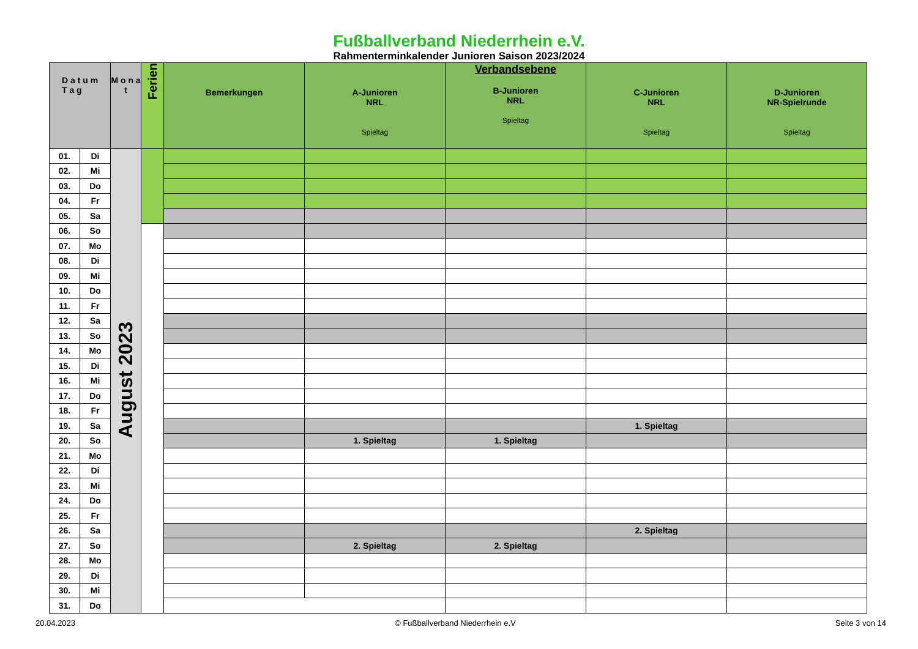Fußballverband Niederrhein e.V.
Rahmenterminkalender Junioren Saison 2023/2024
| D a t u m T a g | | M o n a t | Ferien | Bemerkungen | A-Junioren NRL Spieltag | Verbandsebene B-Junioren NRL Spieltag | C-Junioren NRL Spieltag | D-Junioren NR-Spielrunde Spieltag |
| --- | --- | --- | --- | --- | --- | --- | --- | --- |
| 01. | Di | August 2023 | | | | | | |
| 02. | Mi | | | | | | | |
| 03. | Do | | | | | | | |
| 04. | Fr | | | | | | | |
| 05. | Sa | | | | | | | |
| 06. | So | | | | | | | |
| 07. | Mo | | | | | | | |
| 08. | Di | | | | | | | |
| 09. | Mi | | | | | | | |
| 10. | Do | | | | | | | |
| 11. | Fr | | | | | | | |
| 12. | Sa | | | | | | | |
| 13. | So | | | | | | | |
| 14. | Mo | | | | | | | |
| 15. | Di | | | | | | | |
| 16. | Mi | | | | | | | |
| 17. | Do | | | | | | | |
| 18. | Fr | | | | | | | |
| 19. | Sa | | | | | | 1. Spieltag | |
| 20. | So | | | | 1. Spieltag | 1. Spieltag | | |
| 21. | Mo | | | | | | | |
| 22. | Di | | | | | | | |
| 23. | Mi | | | | | | | |
| 24. | Do | | | | | | | |
| 25. | Fr | | | | | | | |
| 26. | Sa | | | | | | 2. Spieltag | |
| 27. | So | | | | 2. Spieltag | 2. Spieltag | | |
| 28. | Mo | | | | | | | |
| 29. | Di | | | | | | | |
| 30. | Mi | | | | | | | |
| 31. | Do | | | | | | | |
20.04.2023 © Fußballverband Niederrhein e.V Seite 3 von 14